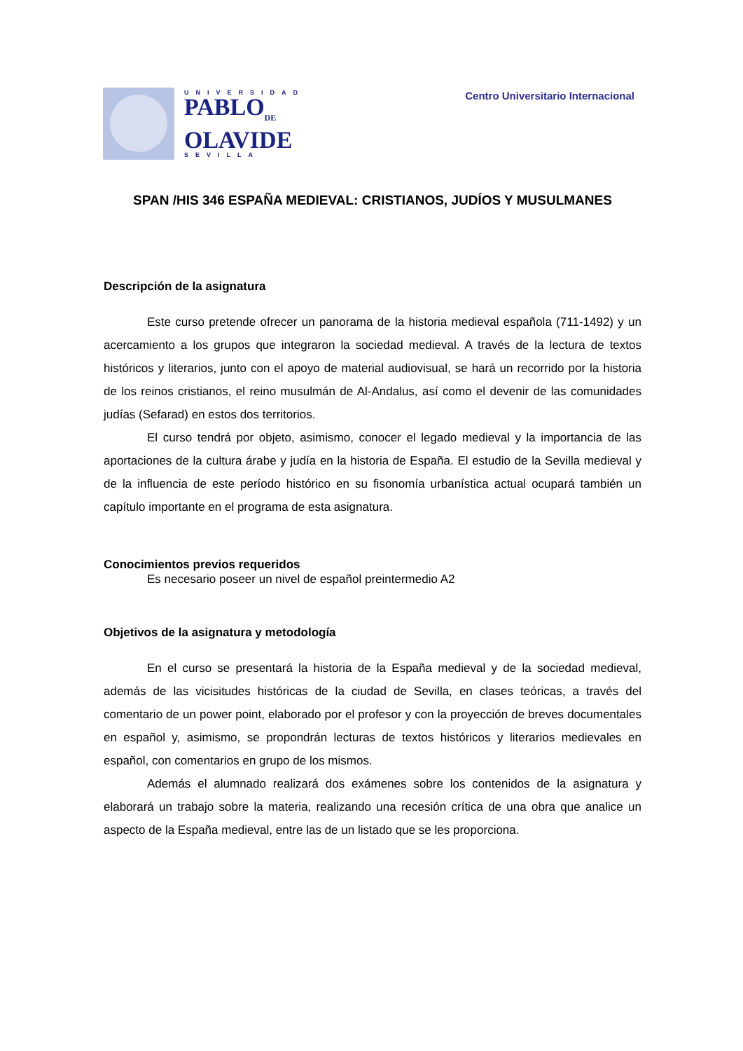UNIVERSIDAD
PABLO<sub>DE</sub>
OLAVIDE
SEVILLA
Centro Universitario Internacional
SPAN /HIS 346 ESPAÑA MEDIEVAL: CRISTIANOS, JUDÍOS Y MUSULMANES
Descripción de la asignatura
Este curso pretende ofrecer un panorama de la historia medieval española (711-1492) y un acercamiento a los grupos que integraron la sociedad medieval. A través de la lectura de textos históricos y literarios, junto con el apoyo de material audiovisual, se hará un recorrido por la historia de los reinos cristianos, el reino musulmán de Al-Andalus, así como el devenir de las comunidades judías (Sefarad) en estos dos territorios.
El curso tendrá por objeto, asimismo, conocer el legado medieval y la importancia de las aportaciones de la cultura árabe y judía en la historia de España. El estudio de la Sevilla medieval y de la influencia de este período histórico en su fisonomía urbanística actual ocupará también un capítulo importante en el programa de esta asignatura.
Conocimientos previos requeridos
Es necesario poseer un nivel de español preintermedio A2
Objetivos de la asignatura y metodología
En el curso se presentará la historia de la España medieval y de la sociedad medieval, además de las vicisitudes históricas de la ciudad de Sevilla, en clases teóricas, a través del comentario de un power point, elaborado por el profesor y con la proyección de breves documentales en español y, asimismo, se propondrán lecturas de textos históricos y literarios medievales en español, con comentarios en grupo de los mismos.
Además el alumnado realizará dos exámenes sobre los contenidos de la asignatura y elaborará un trabajo sobre la materia, realizando una recesión crítica de una obra que analice un aspecto de la España medieval, entre las de un listado que se les proporciona.